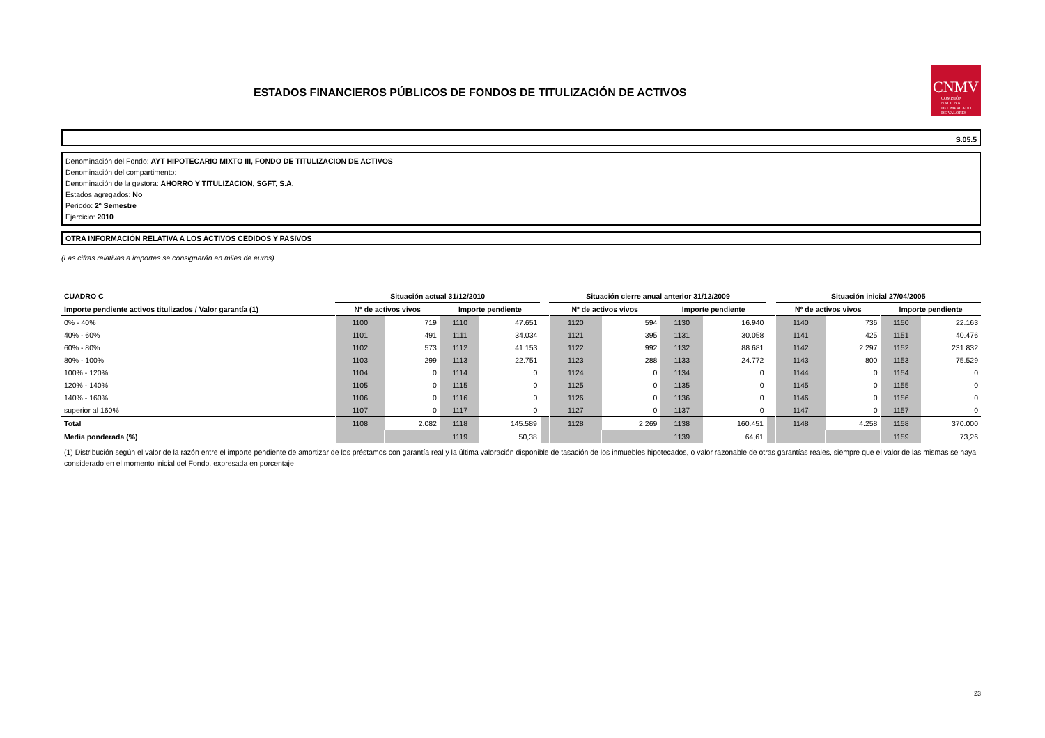ESTADOS FINANCIEROS PÚBLICOS DE FONDOS DE TITULIZACIÓN DE ACTIVOS
CNMV
COMISIÓN
NACIONAL
DEL MERCADO
DE VALORES
S.05.5
Denominación del Fondo: AYT HIPOTECARIO MIXTO III, FONDO DE TITULIZACION DE ACTIVOS
Denominación del compartimento:
Denominación de la gestora: AHORRO Y TITULIZACION, SGFT, S.A.
Estados agregados: No
Periodo: 2º Semestre
Ejercicio: 2010
OTRA INFORMACIÓN RELATIVA A LOS ACTIVOS CEDIDOS Y PASIVOS
(Las cifras relativas a importes se consignarán en miles de euros)
| CUADRO C | Situación actual 31/12/2010 | | | | | Situación cierre anual anterior 31/12/2009 | | | | | Situación inicial 27/04/2005 | | | |
| --- | --- | --- | --- | --- | --- | --- | --- | --- | --- | --- | --- | --- | --- | --- |
| Importe pendiente activos titulizados / Valor garantía (1) | Nº de activos vivos | | Importe pendiente | | | Nº de activos vivos | | Importe pendiente | | | Nº de activos vivos | | Importe pendiente | |
| 0% - 40% | 1100 | 719 | 1110 | 47.651 | | 1120 | 594 | 1130 | 16.940 | | 1140 | 736 | 1150 | 22.163 |
| 40% - 60% | 1101 | 491 | 1111 | 34.034 | | 1121 | 395 | 1131 | 30.058 | | 1141 | 425 | 1151 | 40.476 |
| 60% - 80% | 1102 | 573 | 1112 | 41.153 | | 1122 | 992 | 1132 | 88.681 | | 1142 | 2.297 | 1152 | 231.832 |
| 80% - 100% | 1103 | 299 | 1113 | 22.751 | | 1123 | 288 | 1133 | 24.772 | | 1143 | 800 | 1153 | 75.529 |
| 100% - 120% | 1104 | 0 | 1114 | 0 | | 1124 | 0 | 1134 | 0 | | 1144 | 0 | 1154 | 0 |
| 120% - 140% | 1105 | 0 | 1115 | 0 | | 1125 | 0 | 1135 | 0 | | 1145 | 0 | 1155 | 0 |
| 140% - 160% | 1106 | 0 | 1116 | 0 | | 1126 | 0 | 1136 | 0 | | 1146 | 0 | 1156 | 0 |
| superior al 160% | 1107 | 0 | 1117 | 0 | | 1127 | 0 | 1137 | 0 | | 1147 | 0 | 1157 | 0 |
| Total | 1108 | 2.082 | 1118 | 145.589 | | 1128 | 2.269 | 1138 | 160.451 | | 1148 | 4.258 | 1158 | 370.000 |
| Media ponderada (%) | | | 1119 | 50,38 | | | | 1139 | 64,61 | | | | 1159 | 73,26 |
(1) Distribución según el valor de la razón entre el importe pendiente de amortizar de los préstamos con garantía real y la última valoración disponible de tasación de los inmuebles hipotecados, o valor razonable de otras garantías reales, siempre que el valor de las mismas se haya considerado en el momento inicial del Fondo, expresada en porcentaje
23